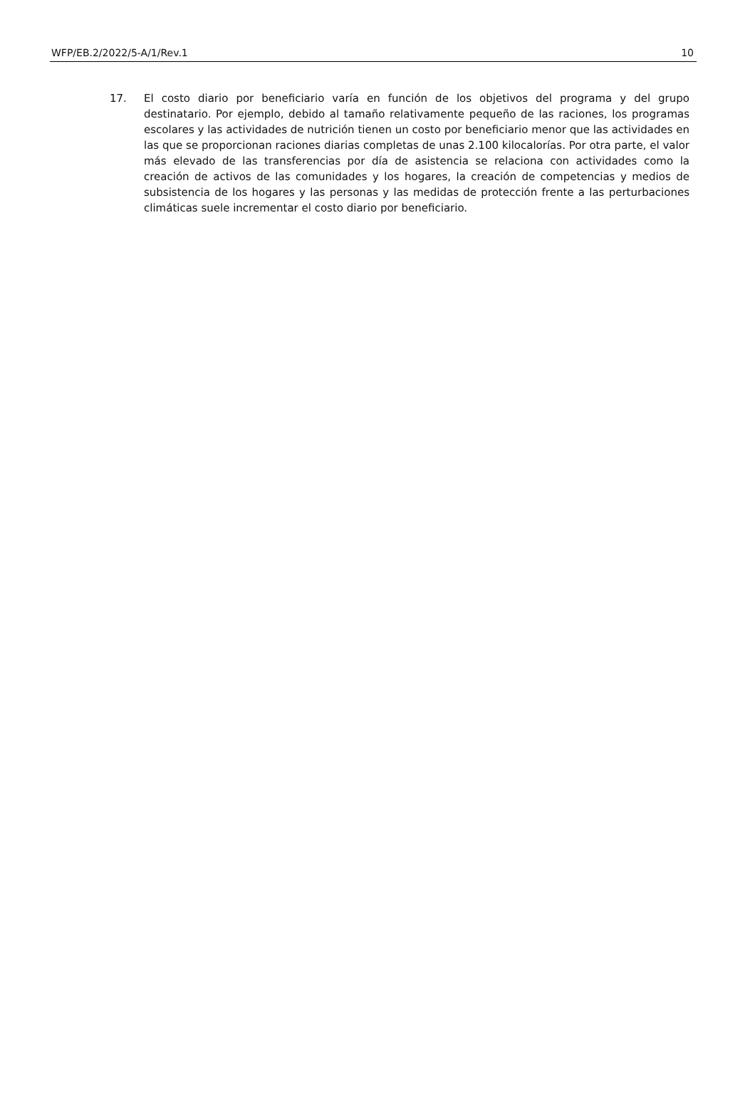WFP/EB.2/2022/5-A/1/Rev.1 10
17. El costo diario por beneficiario varía en función de los objetivos del programa y del grupo destinatario. Por ejemplo, debido al tamaño relativamente pequeño de las raciones, los programas escolares y las actividades de nutrición tienen un costo por beneficiario menor que las actividades en las que se proporcionan raciones diarias completas de unas 2.100 kilocalorías. Por otra parte, el valor más elevado de las transferencias por día de asistencia se relaciona con actividades como la creación de activos de las comunidades y los hogares, la creación de competencias y medios de subsistencia de los hogares y las personas y las medidas de protección frente a las perturbaciones climáticas suele incrementar el costo diario por beneficiario.